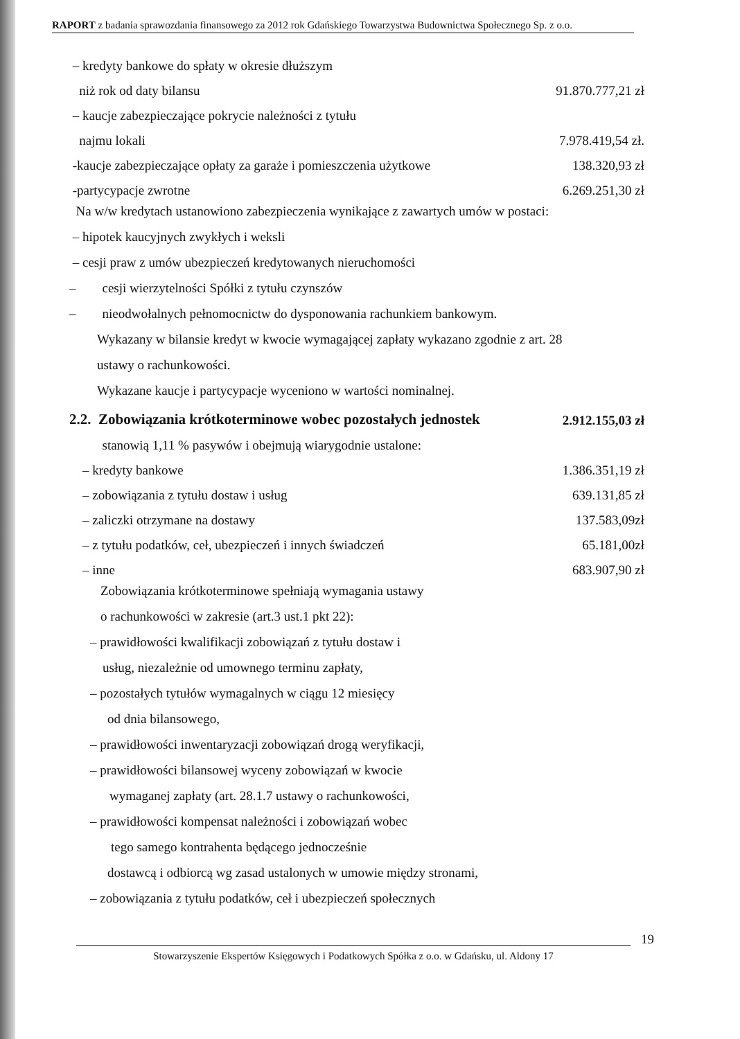RAPORT z badania sprawozdania finansowego za 2012 rok Gdańskiego Towarzystwa Budownictwa Społecznego Sp. z o.o.
| – kredyty bankowe do spłaty w okresie dłuższym | |
| niż rok od daty bilansu | 91.870.777,21 zł |
| – kaucje zabezpieczające pokrycie należności z tytułu | |
| najmu lokali | 7.978.419,54 zł. |
| -kaucje zabezpieczające opłaty za garaże i pomieszczenia użytkowe | 138.320,93 zł |
| -partycypacje zwrotne | 6.269.251,30 zł |
Na w/w kredytach ustanowiono zabezpieczenia wynikające z zawartych umów w postaci:
– hipotek kaucyjnych zwykłych i weksli
– cesji praw z umów ubezpieczeń kredytowanych nieruchomości
– cesji wierzytelności Spółki z tytułu czynszów
– nieodwołalnych pełnomocnictw do dysponowania rachunkiem bankowym.
Wykazany w bilansie kredyt w kwocie wymagającej zapłaty wykazano zgodnie z art. 28
ustawy o rachunkowości.
Wykazane kaucje i partycypacje wyceniono w wartości nominalnej.
| 2.2. Zobowiązania krótkoterminowe wobec pozostałych jednostek | 2.912.155,03 zł |
| stanowią 1,11 % pasywów i obejmują wiarygodnie ustalone: | |
| – kredyty bankowe | 1.386.351,19 zł |
| – zobowiązania z tytułu dostaw i usług | 639.131,85 zł |
| – zaliczki otrzymane na dostawy | 137.583,09zł |
| – z tytułu podatków, ceł, ubezpieczeń i innych świadczeń | 65.181,00zł |
| – inne | 683.907,90 zł |
Zobowiązania krótkoterminowe spełniają wymagania ustawy
o rachunkowości w zakresie (art.3 ust.1 pkt 22):
– prawidłowości kwalifikacji zobowiązań z tytułu dostaw i
usług, niezależnie od umownego terminu zapłaty,
– pozostałych tytułów wymagalnych w ciągu 12 miesięcy
od dnia bilansowego,
– prawidłowości inwentaryzacji zobowiązań drogą weryfikacji,
– prawidłowości bilansowej wyceny zobowiązań w kwocie
wymaganej zapłaty (art. 28.1.7 ustawy o rachunkowości,
– prawidłowości kompensat należności i zobowiązań wobec
tego samego kontrahenta będącego jednocześnie
dostawcą i odbiorcą wg zasad ustalonych w umowie między stronami,
– zobowiązania z tytułu podatków, ceł i ubezpieczeń społecznych
19
Stowarzyszenie Ekspertów Księgowych i Podatkowych Spółka z o.o. w Gdańsku, ul. Aldony 17